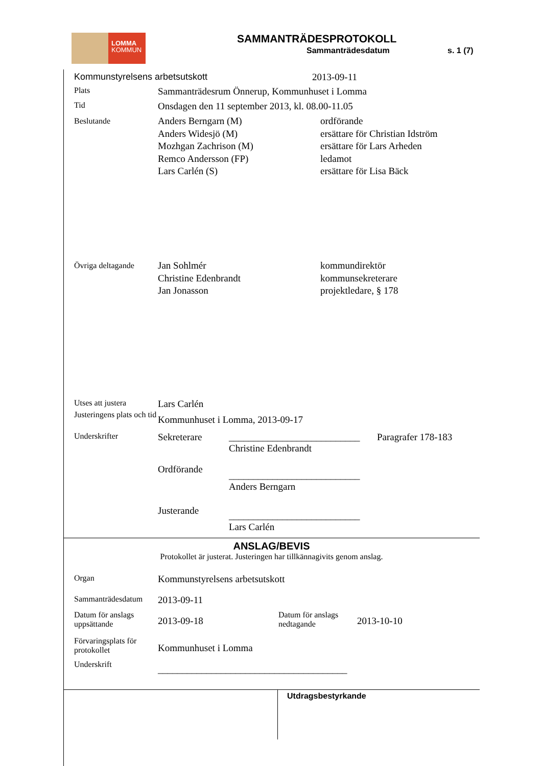LOMMA
KOMMUN
SAMMANTRÄDESPROTOKOLL
Sammanträdesdatum s. 1 (7)
Kommunstyrelsens arbetsutskott 2013-09-11
Plats
Sammanträdesrum Önnerup, Kommunhuset i Lomma
Tid
Onsdagen den 11 september 2013, kl. 08.00-11.05
Beslutande
Anders Berngarn (M)
Anders Widesjö (M)
Mozhgan Zachrison (M)
Remco Andersson (FP)
Lars Carlén (S)
ordförande
ersättare för Christian Idström
ersättare för Lars Arheden
ledamot
ersättare för Lisa Bäck
Övriga deltagande
Jan Sohlmér
Christine Edenbrandt
Jan Jonasson
kommundirektör
kommunsekreterare
projektledare, § 178
Utses att justera
Lars Carlén
Justeringens plats och tid
Kommunhuset i Lomma, 2013-09-17
Underskrifter
Sekreterare ___________________________
Christine Edenbrandt
Paragrafer 178-183
Ordförande
___________________________
Anders Berngarn
Justerande
___________________________
Lars Carlén
ANSLAG/BEVIS
Protokollet är justerat. Justeringen har tillkännagivits genom anslag.
Organ
Kommunstyrelsens arbetsutskott
Sammanträdesdatum
2013-09-11
Datum för anslags uppsättande
2013-09-18
Datum för anslags nedtagande
2013-10-10
Förvaringsplats för protokollet
Kommunhuset i Lomma
Underskrift
_______________________________________
Utdragsbestyrkande